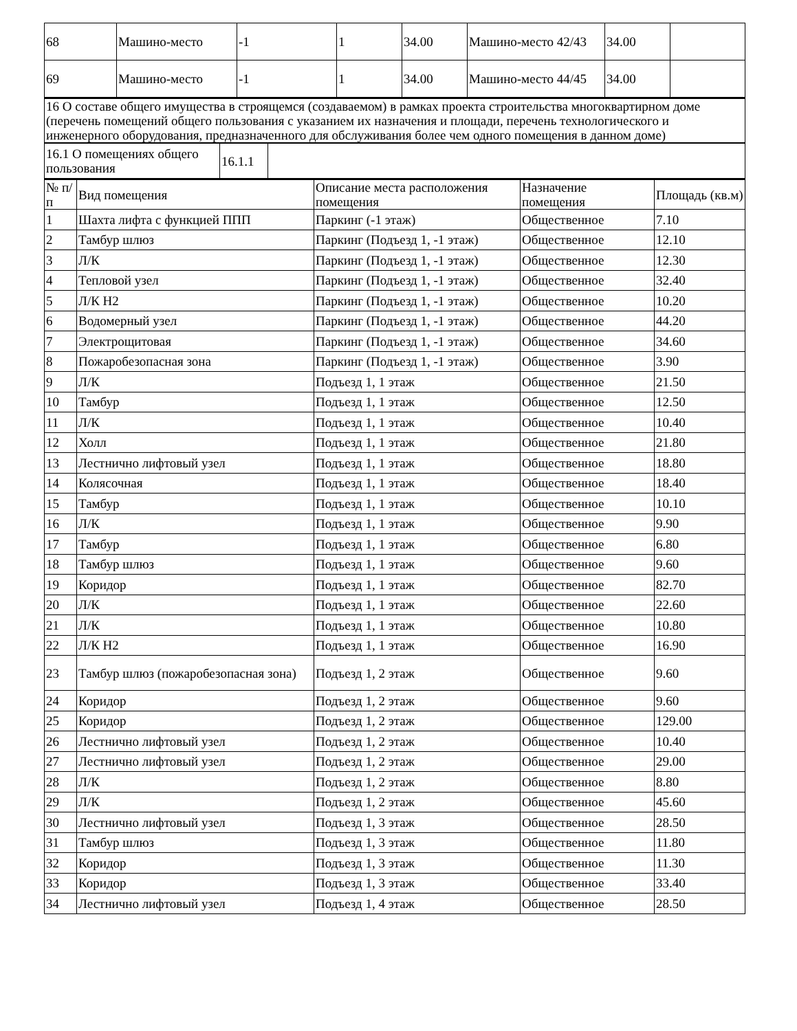| 68 | Машино-место | -1 | 1 | 34.00 | Машино-место 42/43 | 34.00 | |
| 69 | Машино-место | -1 | 1 | 34.00 | Машино-место 44/45 | 34.00 | |
| 16 О составе общего имущества в строящемся (создаваемом) в рамках проекта строительства многоквартирном доме (перечень помещений общего пользования с указанием их назначения и площади, перечень технологического и инженерного оборудования, предназначенного для обслуживания более чем одного помещения в данном доме) |
| 16.1 О помещениях общего пользования | 16.1.1 | |
| № п/п | Вид помещения | Описание места расположения помещения | Назначение помещения | Площадь (кв.м) |
| --- | --- | --- | --- | --- |
| 1 | Шахта лифта с функцией ППП | Паркинг (-1 этаж) | Общественное | 7.10 |
| 2 | Тамбур шлюз | Паркинг (Подъезд 1, -1 этаж) | Общественное | 12.10 |
| 3 | Л/К | Паркинг (Подъезд 1, -1 этаж) | Общественное | 12.30 |
| 4 | Тепловой узел | Паркинг (Подъезд 1, -1 этаж) | Общественное | 32.40 |
| 5 | Л/К Н2 | Паркинг (Подъезд 1, -1 этаж) | Общественное | 10.20 |
| 6 | Водомерный узел | Паркинг (Подъезд 1, -1 этаж) | Общественное | 44.20 |
| 7 | Электрощитовая | Паркинг (Подъезд 1, -1 этаж) | Общественное | 34.60 |
| 8 | Пожаробезопасная зона | Паркинг (Подъезд 1, -1 этаж) | Общественное | 3.90 |
| 9 | Л/К | Подъезд 1, 1 этаж | Общественное | 21.50 |
| 10 | Тамбур | Подъезд 1, 1 этаж | Общественное | 12.50 |
| 11 | Л/К | Подъезд 1, 1 этаж | Общественное | 10.40 |
| 12 | Холл | Подъезд 1, 1 этаж | Общественное | 21.80 |
| 13 | Лестнично лифтовый узел | Подъезд 1, 1 этаж | Общественное | 18.80 |
| 14 | Колясочная | Подъезд 1, 1 этаж | Общественное | 18.40 |
| 15 | Тамбур | Подъезд 1, 1 этаж | Общественное | 10.10 |
| 16 | Л/К | Подъезд 1, 1 этаж | Общественное | 9.90 |
| 17 | Тамбур | Подъезд 1, 1 этаж | Общественное | 6.80 |
| 18 | Тамбур шлюз | Подъезд 1, 1 этаж | Общественное | 9.60 |
| 19 | Коридор | Подъезд 1, 1 этаж | Общественное | 82.70 |
| 20 | Л/К | Подъезд 1, 1 этаж | Общественное | 22.60 |
| 21 | Л/К | Подъезд 1, 1 этаж | Общественное | 10.80 |
| 22 | Л/К Н2 | Подъезд 1, 1 этаж | Общественное | 16.90 |
| 23 | Тамбур шлюз (пожаробезопасная зона) | Подъезд 1, 2 этаж | Общественное | 9.60 |
| 24 | Коридор | Подъезд 1, 2 этаж | Общественное | 9.60 |
| 25 | Коридор | Подъезд 1, 2 этаж | Общественное | 129.00 |
| 26 | Лестнично лифтовый узел | Подъезд 1, 2 этаж | Общественное | 10.40 |
| 27 | Лестнично лифтовый узел | Подъезд 1, 2 этаж | Общественное | 29.00 |
| 28 | Л/К | Подъезд 1, 2 этаж | Общественное | 8.80 |
| 29 | Л/К | Подъезд 1, 2 этаж | Общественное | 45.60 |
| 30 | Лестнично лифтовый узел | Подъезд 1, 3 этаж | Общественное | 28.50 |
| 31 | Тамбур шлюз | Подъезд 1, 3 этаж | Общественное | 11.80 |
| 32 | Коридор | Подъезд 1, 3 этаж | Общественное | 11.30 |
| 33 | Коридор | Подъезд 1, 3 этаж | Общественное | 33.40 |
| 34 | Лестнично лифтовый узел | Подъезд 1, 4 этаж | Общественное | 28.50 |